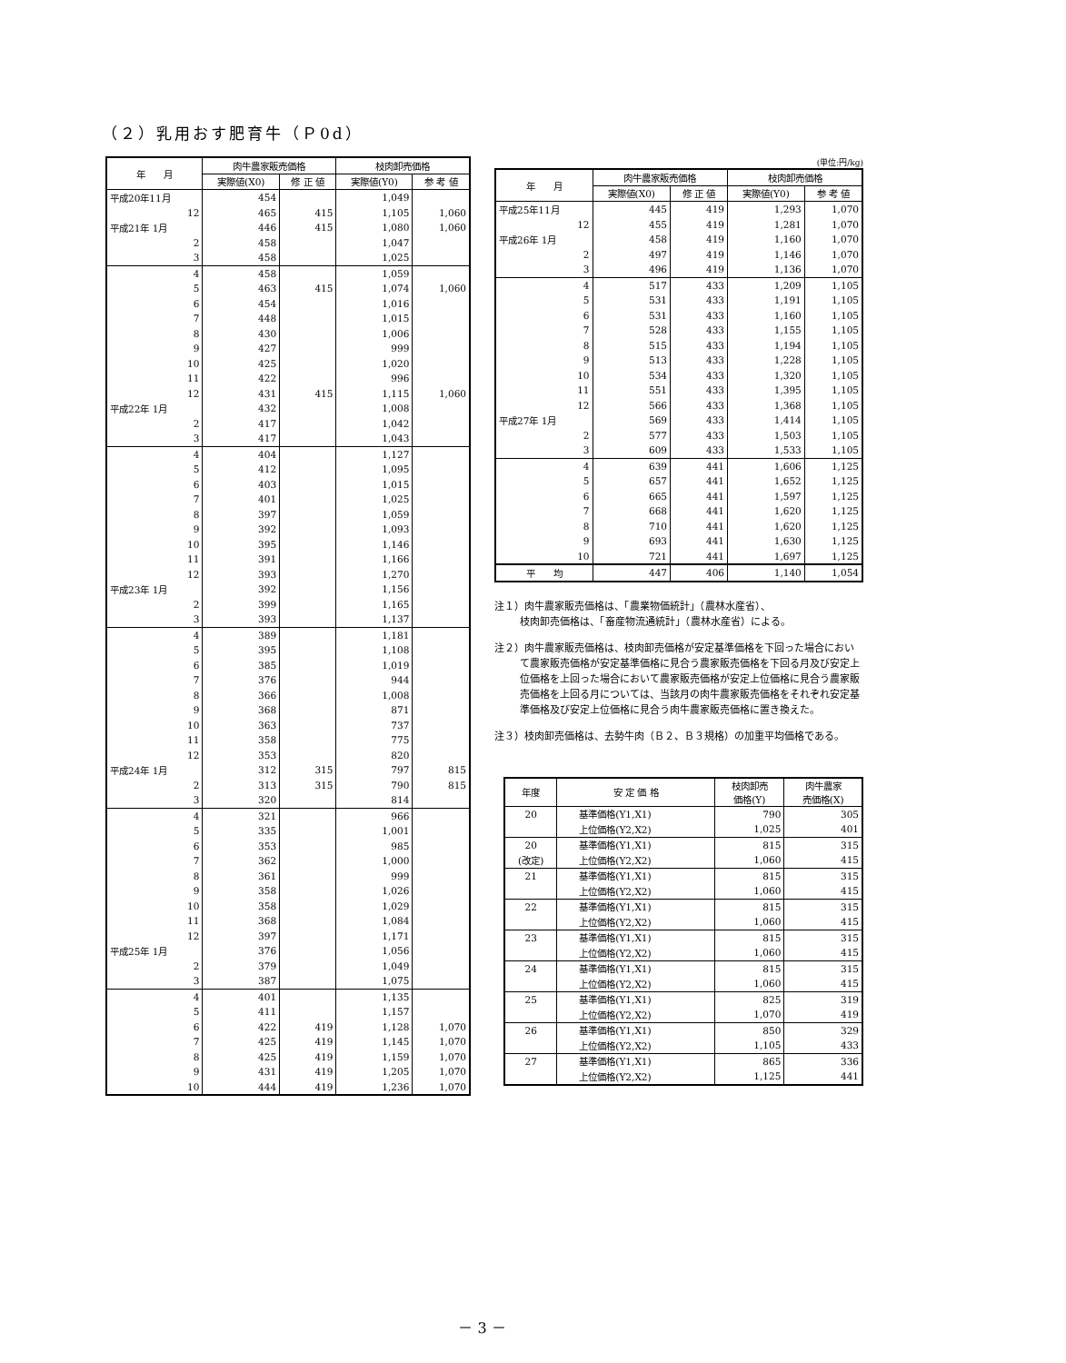（２）乳用おす肥育牛（Ｐ0d）
| 年 月 | 肉牛農家販売価格 | | 枝肉卸売価格 | |
| --- | --- | --- | --- | --- |
| | 実際値(X0) | 修 正 値 | 実際値(Y0) | 参 考 値 |
| 平成20年11月 | 454 | | 1,049 | |
| 12 | 465 | 415 | 1,105 | 1,060 |
| 平成21年 1月 | 446 | 415 | 1,080 | 1,060 |
| 2 | 458 | | 1,047 | |
| 3 | 458 | | 1,025 | |
| 4 | 458 | | 1,059 | |
| 5 | 463 | 415 | 1,074 | 1,060 |
| 6 | 454 | | 1,016 | |
| 7 | 448 | | 1,015 | |
| 8 | 430 | | 1,006 | |
| 9 | 427 | | 999 | |
| 10 | 425 | | 1,020 | |
| 11 | 422 | | 996 | |
| 12 | 431 | 415 | 1,115 | 1,060 |
| 平成22年 1月 | 432 | | 1,008 | |
| 2 | 417 | | 1,042 | |
| 3 | 417 | | 1,043 | |
| 4 | 404 | | 1,127 | |
| 5 | 412 | | 1,095 | |
| 6 | 403 | | 1,015 | |
| 7 | 401 | | 1,025 | |
| 8 | 397 | | 1,059 | |
| 9 | 392 | | 1,093 | |
| 10 | 395 | | 1,146 | |
| 11 | 391 | | 1,166 | |
| 12 | 393 | | 1,270 | |
| 平成23年 1月 | 392 | | 1,156 | |
| 2 | 399 | | 1,165 | |
| 3 | 393 | | 1,137 | |
| 4 | 389 | | 1,181 | |
| 5 | 395 | | 1,108 | |
| 6 | 385 | | 1,019 | |
| 7 | 376 | | 944 | |
| 8 | 366 | | 1,008 | |
| 9 | 368 | | 871 | |
| 10 | 363 | | 737 | |
| 11 | 358 | | 775 | |
| 12 | 353 | | 820 | |
| 平成24年 1月 | 312 | 315 | 797 | 815 |
| 2 | 313 | 315 | 790 | 815 |
| 3 | 320 | | 814 | |
| 4 | 321 | | 966 | |
| 5 | 335 | | 1,001 | |
| 6 | 353 | | 985 | |
| 7 | 362 | | 1,000 | |
| 8 | 361 | | 999 | |
| 9 | 358 | | 1,026 | |
| 10 | 358 | | 1,029 | |
| 11 | 368 | | 1,084 | |
| 12 | 397 | | 1,171 | |
| 平成25年 1月 | 376 | | 1,056 | |
| 2 | 379 | | 1,049 | |
| 3 | 387 | | 1,075 | |
| 4 | 401 | | 1,135 | |
| 5 | 411 | | 1,157 | |
| 6 | 422 | 419 | 1,128 | 1,070 |
| 7 | 425 | 419 | 1,145 | 1,070 |
| 8 | 425 | 419 | 1,159 | 1,070 |
| 9 | 431 | 419 | 1,205 | 1,070 |
| 10 | 444 | 419 | 1,236 | 1,070 |
(単位:円/kg)
| 年 月 | 肉牛農家販売価格 | | 枝肉卸売価格 | |
| --- | --- | --- | --- | --- |
| | 実際値(X0) | 修 正 値 | 実際値(Y0) | 参 考 値 |
| 平成25年11月 | 445 | 419 | 1,293 | 1,070 |
| 12 | 455 | 419 | 1,281 | 1,070 |
| 平成26年 1月 | 458 | 419 | 1,160 | 1,070 |
| 2 | 497 | 419 | 1,146 | 1,070 |
| 3 | 496 | 419 | 1,136 | 1,070 |
| 4 | 517 | 433 | 1,209 | 1,105 |
| 5 | 531 | 433 | 1,191 | 1,105 |
| 6 | 531 | 433 | 1,160 | 1,105 |
| 7 | 528 | 433 | 1,155 | 1,105 |
| 8 | 515 | 433 | 1,194 | 1,105 |
| 9 | 513 | 433 | 1,228 | 1,105 |
| 10 | 534 | 433 | 1,320 | 1,105 |
| 11 | 551 | 433 | 1,395 | 1,105 |
| 12 | 566 | 433 | 1,368 | 1,105 |
| 平成27年 1月 | 569 | 433 | 1,414 | 1,105 |
| 2 | 577 | 433 | 1,503 | 1,105 |
| 3 | 609 | 433 | 1,533 | 1,105 |
| 4 | 639 | 441 | 1,606 | 1,125 |
| 5 | 657 | 441 | 1,652 | 1,125 |
| 6 | 665 | 441 | 1,597 | 1,125 |
| 7 | 668 | 441 | 1,620 | 1,125 |
| 8 | 710 | 441 | 1,620 | 1,125 |
| 9 | 693 | 441 | 1,630 | 1,125 |
| 10 | 721 | 441 | 1,697 | 1,125 |
| 平 均 | 447 | 406 | 1,140 | 1,054 |
注１）肉牛農家販売価格は、「農業物価統計」（農林水産省）、
枝肉卸売価格は、「畜産物流通統計」（農林水産省）による。
注２）肉牛農家販売価格は、枝肉卸売価格が安定基準価格を下回った場合において農家販売価格が安定基準価格に見合う農家販売価格を下回る月及び安定上位価格を上回った場合において農家販売価格が安定上位価格に見合う農家販売価格を上回る月については、当該月の肉牛農家販売価格をそれぞれ安定基準価格及び安定上位価格に見合う肉牛農家販売価格に置き換えた。
注３）枝肉卸売価格は、去勢牛肉（Ｂ２、Ｂ３規格）の加重平均価格である。
| 年度 | 安 定 価 格 | 枝肉卸売 価格(Y) | 肉牛農家 売価格(X) |
| --- | --- | --- | --- |
| 20 | 基準価格(Y1,X1) | 790 | 305 |
| | 上位価格(Y2,X2) | 1,025 | 401 |
| 20 | 基準価格(Y1,X1) | 815 | 315 |
| (改定) | 上位価格(Y2,X2) | 1,060 | 415 |
| 21 | 基準価格(Y1,X1) | 815 | 315 |
| | 上位価格(Y2,X2) | 1,060 | 415 |
| 22 | 基準価格(Y1,X1) | 815 | 315 |
| | 上位価格(Y2,X2) | 1,060 | 415 |
| 23 | 基準価格(Y1,X1) | 815 | 315 |
| | 上位価格(Y2,X2) | 1,060 | 415 |
| 24 | 基準価格(Y1,X1) | 815 | 315 |
| | 上位価格(Y2,X2) | 1,060 | 415 |
| 25 | 基準価格(Y1,X1) | 825 | 319 |
| | 上位価格(Y2,X2) | 1,070 | 419 |
| 26 | 基準価格(Y1,X1) | 850 | 329 |
| | 上位価格(Y2,X2) | 1,105 | 433 |
| 27 | 基準価格(Y1,X1) | 865 | 336 |
| | 上位価格(Y2,X2) | 1,125 | 441 |
－ 3 －